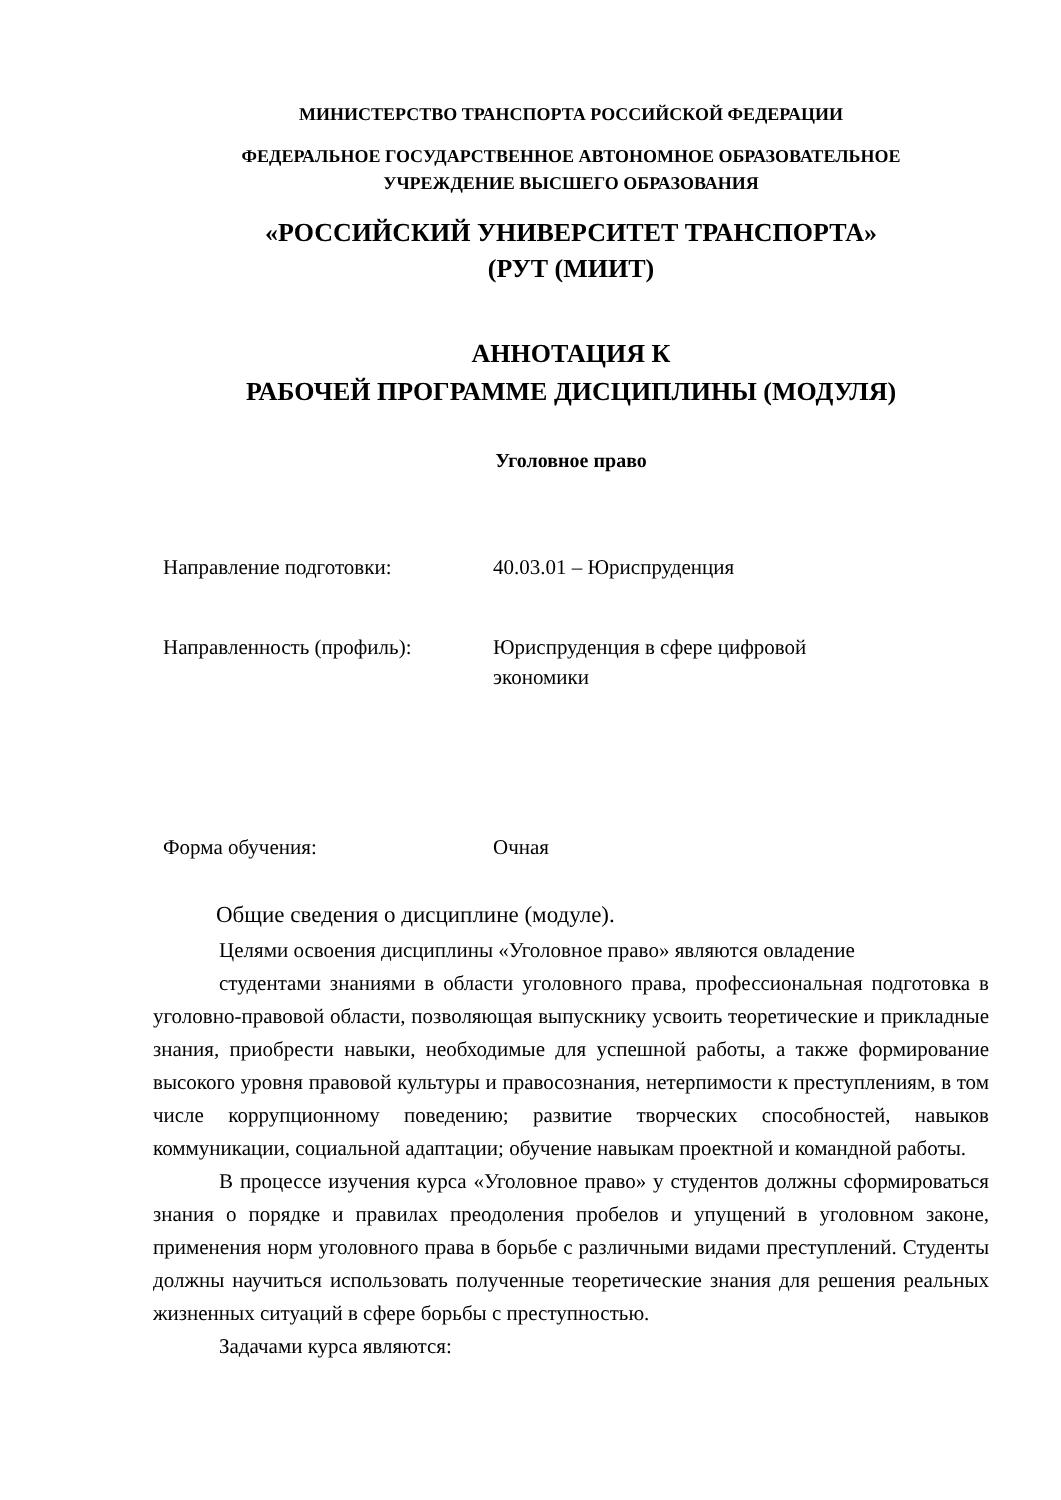МИНИСТЕРСТВО ТРАНСПОРТА РОССИЙСКОЙ ФЕДЕРАЦИИ
ФЕДЕРАЛЬНОЕ ГОСУДАРСТВЕННОЕ АВТОНОМНОЕ ОБРАЗОВАТЕЛЬНОЕ
УЧРЕЖДЕНИЕ ВЫСШЕГО ОБРАЗОВАНИЯ
«РОССИЙСКИЙ УНИВЕРСИТЕТ ТРАНСПОРТА»
(РУТ (МИИТ)
АННОТАЦИЯ К
РАБОЧЕЙ ПРОГРАММЕ ДИСЦИПЛИНЫ (МОДУЛЯ)
Уголовное право
Направление подготовки: 40.03.01 – Юриспруденция
Направленность (профиль): Юриспруденция в сфере цифровой
экономики
Форма обучения: Очная
Общие сведения о дисциплине (модуле).
Целями освоения дисциплины «Уголовное право» являются овладение
студентами знаниями в области уголовного права, профессиональная подготовка в уголовно-правовой области, позволяющая выпускнику усвоить теоретические и прикладные знания, приобрести навыки, необходимые для успешной работы, а также формирование высокого уровня правовой культуры и правосознания, нетерпимости к преступлениям, в том числе коррупционному поведению; развитие творческих способностей, навыков коммуникации, социальной адаптации; обучение навыкам проектной и командной работы.
В процессе изучения курса «Уголовное право» у студентов должны сформироваться знания о порядке и правилах преодоления пробелов и упущений в уголовном законе, применения норм уголовного права в борьбе с различными видами преступлений. Студенты должны научиться использовать полученные теоретические знания для решения реальных жизненных ситуаций в сфере борьбы с преступностью.
Задачами курса являются: